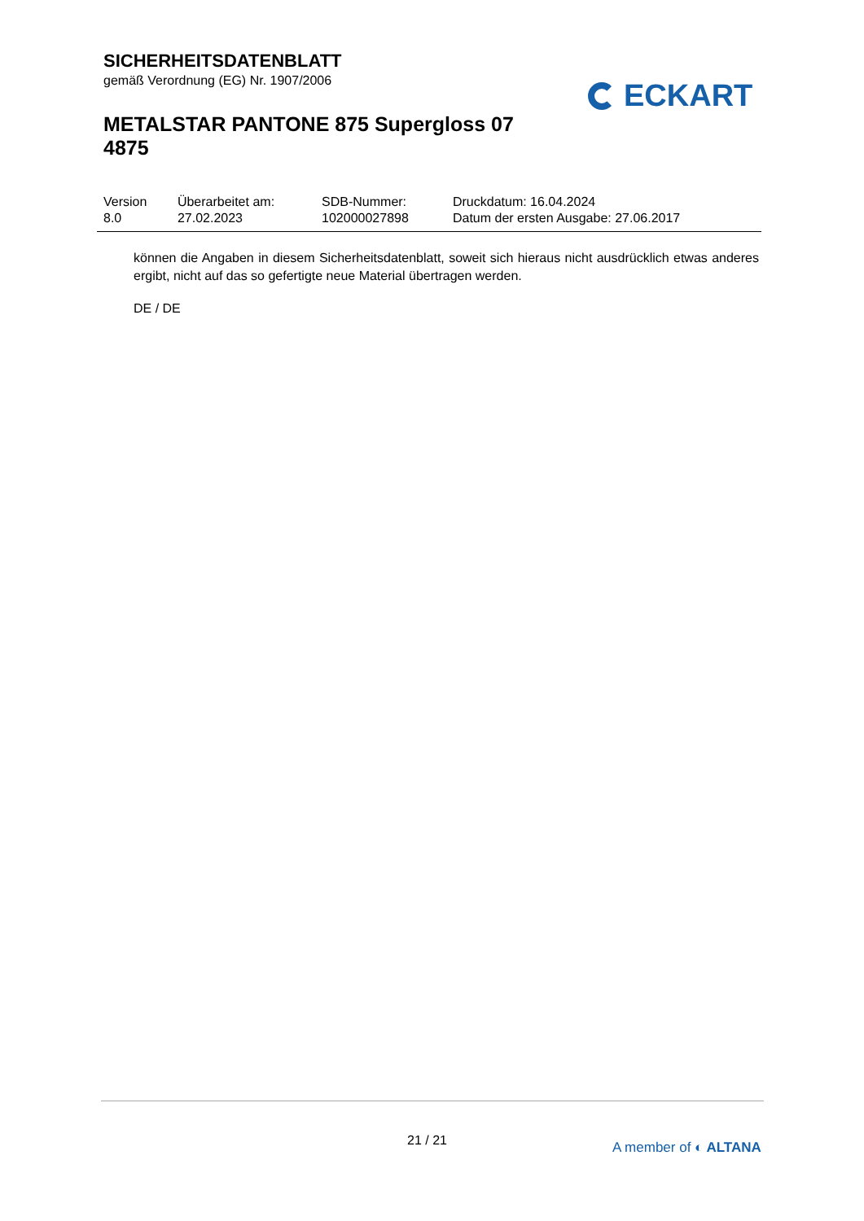SICHERHEITSDATENBLATT
gemäß Verordnung (EG) Nr. 1907/2006
METALSTAR PANTONE 875 Supergloss 07 4875
ECKART
| Version 8.0 | Überarbeitet am: 27.02.2023 | SDB-Nummer: 102000027898 | Druckdatum: 16.04.2024 Datum der ersten Ausgabe: 27.06.2017 |
können die Angaben in diesem Sicherheitsdatenblatt, soweit sich hieraus nicht ausdrücklich etwas anderes ergibt, nicht auf das so gefertigte neue Material übertragen werden.
DE / DE
21 / 21 A member of ◐ ALTANA